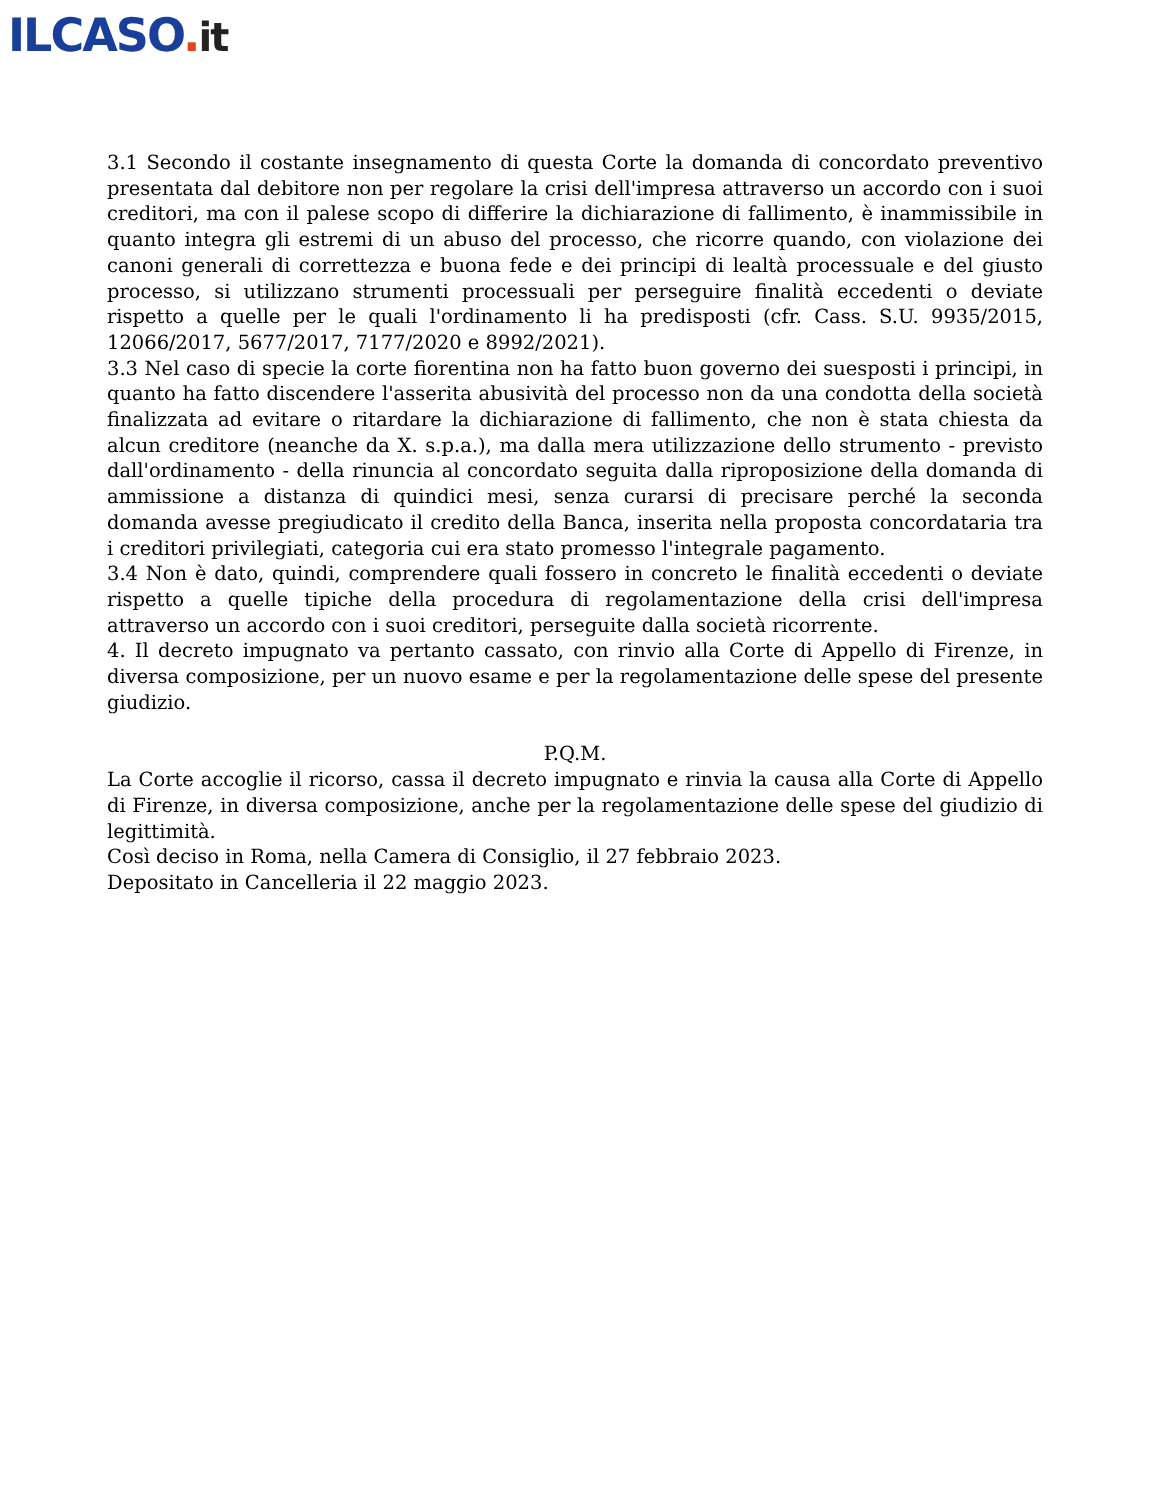ILCASO. it
3.1 Secondo il costante insegnamento di questa Corte la domanda di concordato preventivo presentata dal debitore non per regolare la crisi dell'impresa attraverso un accordo con i suoi creditori, ma con il palese scopo di differire la dichiarazione di fallimento, è inammissibile in quanto integra gli estremi di un abuso del processo, che ricorre quando, con violazione dei canoni generali di correttezza e buona fede e dei principi di lealtà processuale e del giusto processo, si utilizzano strumenti processuali per perseguire finalità eccedenti o deviate rispetto a quelle per le quali l'ordinamento li ha predisposti (cfr. Cass. S.U. 9935/2015, 12066/2017, 5677/2017, 7177/2020 e 8992/2021).
3.3 Nel caso di specie la corte fiorentina non ha fatto buon governo dei suesposti i principi, in quanto ha fatto discendere l'asserita abusività del processo non da una condotta della società finalizzata ad evitare o ritardare la dichiarazione di fallimento, che non è stata chiesta da alcun creditore (neanche da X. s.p.a.), ma dalla mera utilizzazione dello strumento - previsto dall'ordinamento - della rinuncia al concordato seguita dalla riproposizione della domanda di ammissione a distanza di quindici mesi, senza curarsi di precisare perché la seconda domanda avesse pregiudicato il credito della Banca, inserita nella proposta concordataria tra i creditori privilegiati, categoria cui era stato promesso l'integrale pagamento.
3.4 Non è dato, quindi, comprendere quali fossero in concreto le finalità eccedenti o deviate rispetto a quelle tipiche della procedura di regolamentazione della crisi dell'impresa attraverso un accordo con i suoi creditori, perseguite dalla società ricorrente.
4. Il decreto impugnato va pertanto cassato, con rinvio alla Corte di Appello di Firenze, in diversa composizione, per un nuovo esame e per la regolamentazione delle spese del presente giudizio.
P.Q.M.
La Corte accoglie il ricorso, cassa il decreto impugnato e rinvia la causa alla Corte di Appello di Firenze, in diversa composizione, anche per la regolamentazione delle spese del giudizio di legittimità.
Così deciso in Roma, nella Camera di Consiglio, il 27 febbraio 2023.
Depositato in Cancelleria il 22 maggio 2023.